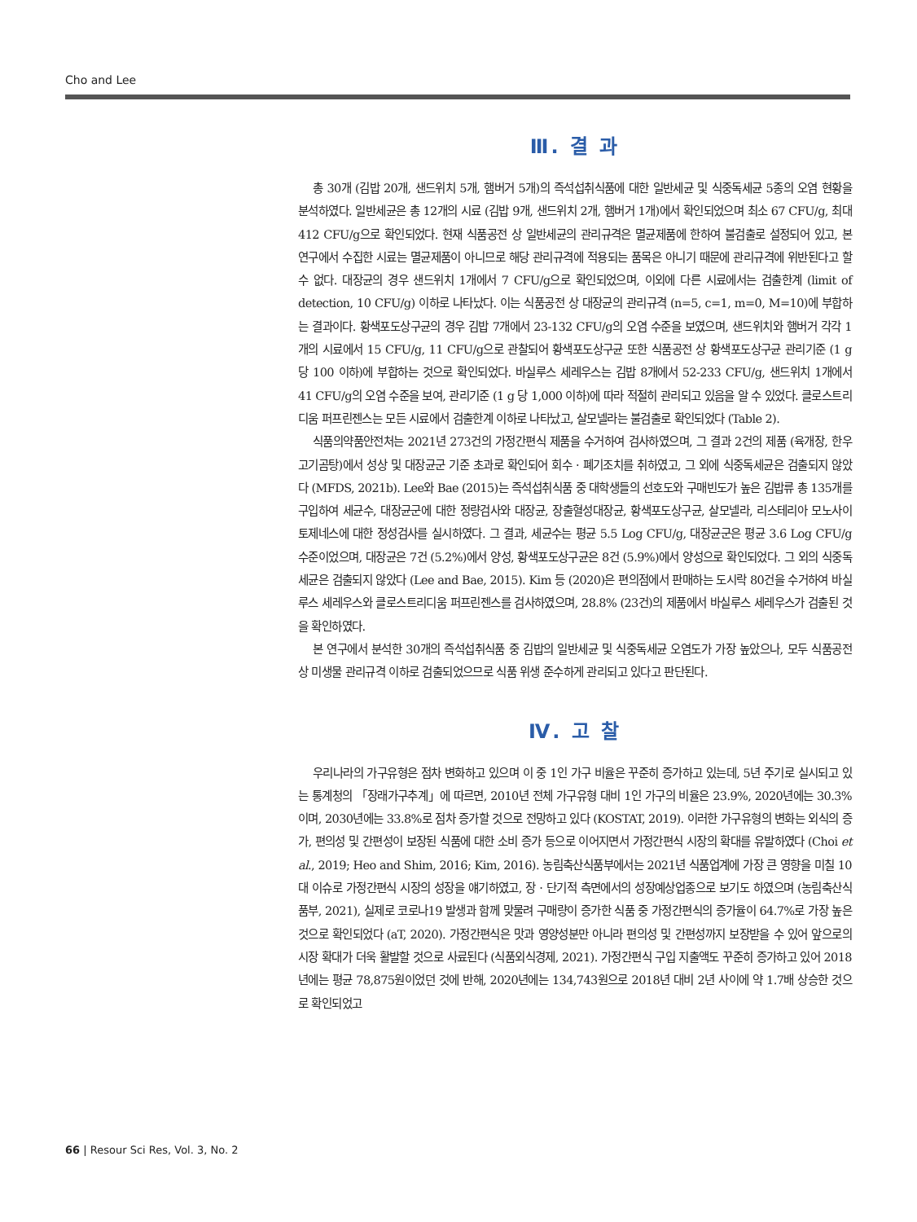Cho and Lee
Ⅲ. 결 과
총 30개 (김밥 20개, 샌드위치 5개, 햄버거 5개)의 즉석섭취식품에 대한 일반세균 및 식중독세균 5종의 오염 현황을 분석하였다. 일반세균은 총 12개의 시료 (김밥 9개, 샌드위치 2개, 햄버거 1개)에서 확인되었으며 최소 67 CFU/g, 최대 412 CFU/g으로 확인되었다. 현재 식품공전 상 일반세균의 관리규격은 멸균제품에 한하여 불검출로 설정되어 있고, 본 연구에서 수집한 시료는 멸균제품이 아니므로 해당 관리규격에 적용되는 품목은 아니기 때문에 관리규격에 위반된다고 할 수 없다. 대장균의 경우 샌드위치 1개에서 7 CFU/g으로 확인되었으며, 이외에 다른 시료에서는 검출한계 (limit of detection, 10 CFU/g) 이하로 나타났다. 이는 식품공전 상 대장균의 관리규격 (n=5, c=1, m=0, M=10)에 부합하는 결과이다. 황색포도상구균의 경우 김밥 7개에서 23-132 CFU/g의 오염 수준을 보였으며, 샌드위치와 햄버거 각각 1개의 시료에서 15 CFU/g, 11 CFU/g으로 관찰되어 황색포도상구균 또한 식품공전 상 황색포도상구균 관리기준 (1 g 당 100 이하)에 부합하는 것으로 확인되었다. 바실루스 세레우스는 김밥 8개에서 52-233 CFU/g, 샌드위치 1개에서 41 CFU/g의 오염 수준을 보여, 관리기준 (1 g 당 1,000 이하)에 따라 적절히 관리되고 있음을 알 수 있었다. 클로스트리디움 퍼프린젠스는 모든 시료에서 검출한계 이하로 나타났고, 살모넬라는 불검출로 확인되었다 (Table 2).
식품의약품안전처는 2021년 273건의 가정간편식 제품을 수거하여 검사하였으며, 그 결과 2건의 제품 (육개장, 한우고기곰탕)에서 성상 및 대장균군 기준 초과로 확인되어 회수 · 폐기조치를 취하였고, 그 외에 식중독세균은 검출되지 않았다 (MFDS, 2021b). Lee와 Bae (2015)는 즉석섭취식품 중 대학생들의 선호도와 구매빈도가 높은 김밥류 총 135개를 구입하여 세균수, 대장균군에 대한 정량검사와 대장균, 장출혈성대장균, 황색포도상구균, 살모넬라, 리스테리아 모노사이토제네스에 대한 정성검사를 실시하였다. 그 결과, 세균수는 평균 5.5 Log CFU/g, 대장균군은 평균 3.6 Log CFU/g 수준이었으며, 대장균은 7건 (5.2%)에서 양성, 황색포도상구균은 8건 (5.9%)에서 양성으로 확인되었다. 그 외의 식중독 세균은 검출되지 않았다 (Lee and Bae, 2015). Kim 등 (2020)은 편의점에서 판매하는 도시락 80건을 수거하여 바실루스 세레우스와 클로스트리디움 퍼프린젠스를 검사하였으며, 28.8% (23건)의 제품에서 바실루스 세레우스가 검출된 것을 확인하였다.
본 연구에서 분석한 30개의 즉석섭취식품 중 김밥의 일반세균 및 식중독세균 오염도가 가장 높았으나, 모두 식품공전 상 미생물 관리규격 이하로 검출되었으므로 식품 위생 준수하게 관리되고 있다고 판단된다.
Ⅳ. 고 찰
우리나라의 가구유형은 점차 변화하고 있으며 이 중 1인 가구 비율은 꾸준히 증가하고 있는데, 5년 주기로 실시되고 있는 통계청의 「장래가구추계」에 따르면, 2010년 전체 가구유형 대비 1인 가구의 비율은 23.9%, 2020년에는 30.3%이며, 2030년에는 33.8%로 점차 증가할 것으로 전망하고 있다 (KOSTAT, 2019). 이러한 가구유형의 변화는 외식의 증가, 편의성 및 간편성이 보장된 식품에 대한 소비 증가 등으로 이어지면서 가정간편식 시장의 확대를 유발하였다 (Choi et al., 2019; Heo and Shim, 2016; Kim, 2016). 농림축산식품부에서는 2021년 식품업계에 가장 큰 영향을 미칠 10대 이슈로 가정간편식 시장의 성장을 얘기하였고, 장 · 단기적 측면에서의 성장예상업종으로 보기도 하였으며 (농림축산식품부, 2021), 실제로 코로나19 발생과 함께 맞물려 구매량이 증가한 식품 중 가정간편식의 증가율이 64.7%로 가장 높은 것으로 확인되었다 (aT, 2020). 가정간편식은 맛과 영양성분만 아니라 편의성 및 간편성까지 보장받을 수 있어 앞으로의 시장 확대가 더욱 활발할 것으로 사료된다 (식품외식경제, 2021). 가정간편식 구입 지출액도 꾸준히 증가하고 있어 2018년에는 평균 78,875원이었던 것에 반해, 2020년에는 134,743원으로 2018년 대비 2년 사이에 약 1.7배 상승한 것으로 확인되었고
66 | Resour Sci Res, Vol. 3, No. 2